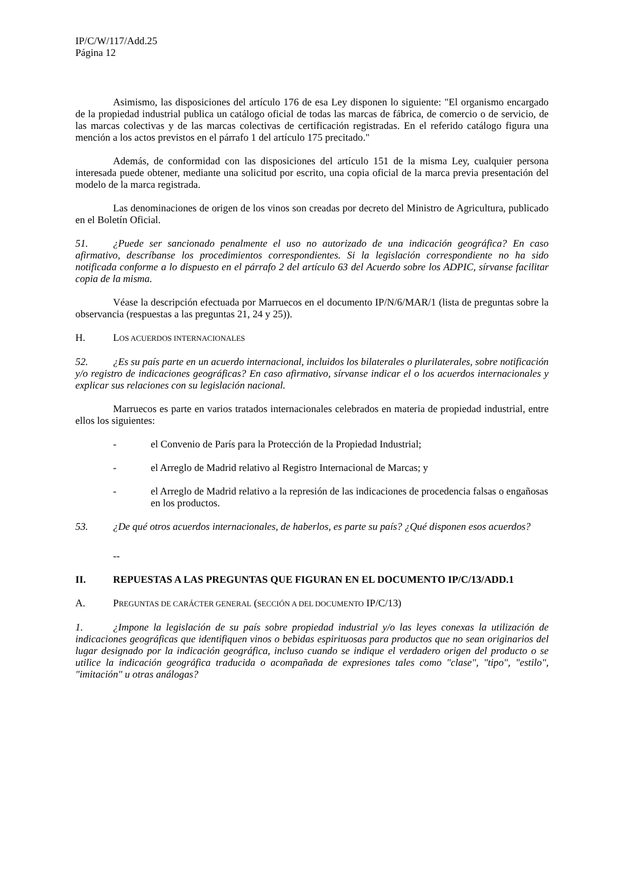IP/C/W/117/Add.25
Página 12
Asimismo, las disposiciones del artículo 176 de esa Ley disponen lo siguiente: "El organismo encargado de la propiedad industrial publica un catálogo oficial de todas las marcas de fábrica, de comercio o de servicio, de las marcas colectivas y de las marcas colectivas de certificación registradas. En el referido catálogo figura una mención a los actos previstos en el párrafo 1 del artículo 175 precitado."
Además, de conformidad con las disposiciones del artículo 151 de la misma Ley, cualquier persona interesada puede obtener, mediante una solicitud por escrito, una copia oficial de la marca previa presentación del modelo de la marca registrada.
Las denominaciones de origen de los vinos son creadas por decreto del Ministro de Agricultura, publicado en el Boletín Oficial.
51. ¿Puede ser sancionado penalmente el uso no autorizado de una indicación geográfica? En caso afirmativo, descríbanse los procedimientos correspondientes. Si la legislación correspondiente no ha sido notificada conforme a lo dispuesto en el párrafo 2 del artículo 63 del Acuerdo sobre los ADPIC, sírvanse facilitar copia de la misma.
Véase la descripción efectuada por Marruecos en el documento IP/N/6/MAR/1 (lista de preguntas sobre la observancia (respuestas a las preguntas 21, 24 y 25)).
H. LOS ACUERDOS INTERNACIONALES
52. ¿Es su país parte en un acuerdo internacional, incluidos los bilaterales o plurilaterales, sobre notificación y/o registro de indicaciones geográficas? En caso afirmativo, sírvanse indicar el o los acuerdos internacionales y explicar sus relaciones con su legislación nacional.
Marruecos es parte en varios tratados internacionales celebrados en materia de propiedad industrial, entre ellos los siguientes:
- el Convenio de París para la Protección de la Propiedad Industrial;
- el Arreglo de Madrid relativo al Registro Internacional de Marcas; y
- el Arreglo de Madrid relativo a la represión de las indicaciones de procedencia falsas o engañosas en los productos.
53. ¿De qué otros acuerdos internacionales, de haberlos, es parte su país? ¿Qué disponen esos acuerdos?
--
II. REPUESTAS A LAS PREGUNTAS QUE FIGURAN EN EL DOCUMENTO IP/C/13/ADD.1
A. PREGUNTAS DE CARÁCTER GENERAL (SECCIÓN A DEL DOCUMENTO IP/C/13)
1. ¿Impone la legislación de su país sobre propiedad industrial y/o las leyes conexas la utilización de indicaciones geográficas que identifiquen vinos o bebidas espirituosas para productos que no sean originarios del lugar designado por la indicación geográfica, incluso cuando se indique el verdadero origen del producto o se utilice la indicación geográfica traducida o acompañada de expresiones tales como "clase", "tipo", "estilo", "imitación" u otras análogas?